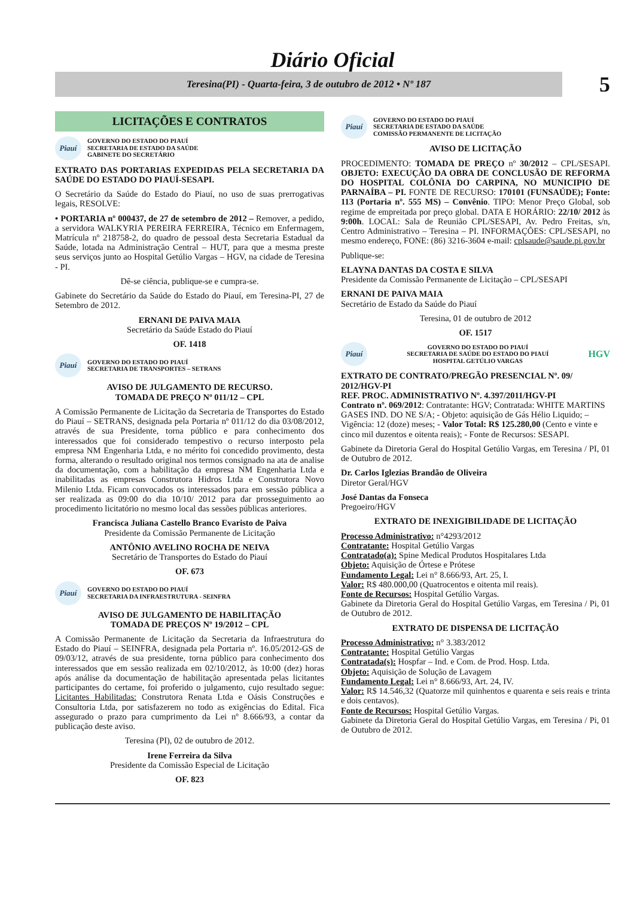Diário Oficial
Teresina(PI) - Quarta-feira, 3 de outubro de 2012 • Nº 187
5
LICITAÇÕES E CONTRATOS
Piauí
GOVERNO DO ESTADO DO PIAUÍ
SECRETARIA DE ESTADO DA SAÚDE
GABINETE DO SECRETÁRIO
EXTRATO DAS PORTARIAS EXPEDIDAS PELA SECRETARIA DA SAÚDE DO ESTADO DO PIAUÍ-SESAPI.
O Secretário da Saúde do Estado do Piauí, no uso de suas prerrogativas legais, RESOLVE:
• PORTARIA nº 000437, de 27 de setembro de 2012 – Remover, a pedido, a servidora WALKYRIA PEREIRA FERREIRA, Técnico em Enfermagem, Matrícula nº 218758-2, do quadro de pessoal desta Secretaria Estadual da Saúde, lotada na Administração Central – HUT, para que a mesma preste seus serviços junto ao Hospital Getúlio Vargas – HGV, na cidade de Teresina - PI.
Dê-se ciência, publique-se e cumpra-se.
Gabinete do Secretário da Saúde do Estado do Piauí, em Teresina-PI, 27 de Setembro de 2012.
ERNANI DE PAIVA MAIA
Secretário da Saúde Estado do Piauí
OF. 1418
Piauí
GOVERNO DO ESTADO DO PIAUÍ
SECRETARIA DE TRANSPORTES – SETRANS
AVISO DE JULGAMENTO DE RECURSO.
TOMADA DE PREÇO Nº 011/12 – CPL
A Comissão Permanente de Licitação da Secretaria de Transportes do Estado do Piauí – SETRANS, designada pela Portaria nº 011/12 do dia 03/08/2012, através de sua Presidente, torna público e para conhecimento dos interessados que foi considerado tempestivo o recurso interposto pela empresa NM Engenharia Ltda, e no mérito foi concedido provimento, desta forma, alterando o resultado original nos termos consignado na ata de analise da documentação, com a habilitação da empresa NM Engenharia Ltda e inabilitadas as empresas Construtora Hidros Ltda e Construtora Novo Milenio Ltda. Ficam convocados os interessados para em sessão pública a ser realizada as 09:00 do dia 10/10/ 2012 para dar prosseguimento ao procedimento licitatório no mesmo local das sessões públicas anteriores.
Francisca Juliana Castello Branco Evaristo de Paiva
Presidente da Comissão Permanente de Licitação
ANTÔNIO AVELINO ROCHA DE NEIVA
Secretário de Transportes do Estado do Piauí
OF. 673
Piauí
GOVERNO DO ESTADO DO PIAUÍ
SECRETARIA DA INFRAESTRUTURA - SEINFRA
AVISO DE JULGAMENTO DE HABILITAÇÃO
TOMADA DE PREÇOS Nº 19/2012 – CPL
A Comissão Permanente de Licitação da Secretaria da Infraestrutura do Estado do Piauí – SEINFRA, designada pela Portaria nº. 16.05/2012-GS de 09/03/12, através de sua presidente, torna público para conhecimento dos interessados que em sessão realizada em 02/10/2012, às 10:00 (dez) horas após análise da documentação de habilitação apresentada pelas licitantes participantes do certame, foi proferido o julgamento, cujo resultado segue: Licitantes Habilitadas: Construtora Renata Ltda e Oásis Construções e Consultoria Ltda, por satisfazerem no todo as exigências do Edital. Fica assegurado o prazo para cumprimento da Lei nº 8.666/93, a contar da publicação deste aviso.
Teresina (PI), 02 de outubro de 2012.
Irene Ferreira da Silva
Presidente da Comissão Especial de Licitação
OF. 823
Piauí
GOVERNO DO ESTADO DO PIAUÍ
SECRETARIA DE ESTADO DA SAÚDE
COMISSÃO PERMANENTE DE LICITAÇÃO
AVISO DE LICITAÇÃO
PROCEDIMENTO: TOMADA DE PREÇO nº 30/2012 – CPL/SESAPI. OBJETO: EXECUÇÃO DA OBRA DE CONCLUSÃO DE REFORMA DO HOSPITAL COLÔNIA DO CARPINA, NO MUNICIPIO DE PARNAÍBA – PI. FONTE DE RECURSO: 170101 (FUNSAÚDE); Fonte: 113 (Portaria nº. 555 MS) – Convênio. TIPO: Menor Preço Global, sob regime de empreitada por preço global. DATA E HORÁRIO: 22/10/ 2012 às 9:00h. LOCAL: Sala de Reunião CPL/SESAPI, Av. Pedro Freitas, s/n, Centro Administrativo – Teresina – PI. INFORMAÇÕES: CPL/SESAPI, no mesmo endereço, FONE: (86) 3216-3604 e-mail: cplsaude@saude.pi.gov.br
Publique-se:
ELAYNA DANTAS DA COSTA E SILVA
Presidente da Comissão Permanente de Licitação – CPL/SESAPI
ERNANI DE PAIVA MAIA
Secretário de Estado da Saúde do Piauí
Teresina, 01 de outubro de 2012
OF. 1517
Piauí
GOVERNO DO ESTADO DO PIAUÍ
SECRETARIA DE SAÚDE DO ESTADO DO PIAUÍ
HOSPITAL GETÚLIO VARGAS
HGV
EXTRATO DE CONTRATO/PREGÃO PRESENCIAL Nº. 09/ 2012/HGV-PI
REF. PROC. ADMINISTRATIVO Nº. 4.397/2011/HGV-PI
Contrato nº. 069/2012: Contratante: HGV; Contratada: WHITE MARTINS GASES IND. DO NE S/A; - Objeto: aquisição de Gás Hélio Liquido; – Vigência: 12 (doze) meses; - Valor Total: R$ 125.280,00 (Cento e vinte e cinco mil duzentos e oitenta reais); - Fonte de Recursos: SESAPI.
Gabinete da Diretoria Geral do Hospital Getúlio Vargas, em Teresina / PI, 01 de Outubro de 2012.
Dr. Carlos Iglezias Brandão de Oliveira
Diretor Geral/HGV
José Dantas da Fonseca
Pregoeiro/HGV
EXTRATO DE INEXIGIBILIDADE DE LICITAÇÃO
Processo Administrativo: n°4293/2012
Contratante: Hospital Getúlio Vargas
Contratado(a): Spine Medical Produtos Hospitalares Ltda
Objeto: Aquisição de Órtese e Prótese
Fundamento Legal: Lei n° 8.666/93, Art. 25, I.
Valor: R$ 480.000,00 (Quatrocentos e oitenta mil reais).
Fonte de Recursos: Hospital Getúlio Vargas.
Gabinete da Diretoria Geral do Hospital Getúlio Vargas, em Teresina / Pi, 01 de Outubro de 2012.
EXTRATO DE DISPENSA DE LICITAÇÃO
Processo Administrativo: n° 3.383/2012
Contratante: Hospital Getúlio Vargas
Contratada(s): Hospfar – Ind. e Com. de Prod. Hosp. Ltda.
Objeto: Aquisição de Solução de Lavagem
Fundamento Legal: Lei n° 8.666/93, Art. 24, IV.
Valor: R$ 14.546,32 (Quatorze mil quinhentos e quarenta e seis reais e trinta e dois centavos).
Fonte de Recursos: Hospital Getúlio Vargas.
Gabinete da Diretoria Geral do Hospital Getúlio Vargas, em Teresina / Pi, 01 de Outubro de 2012.